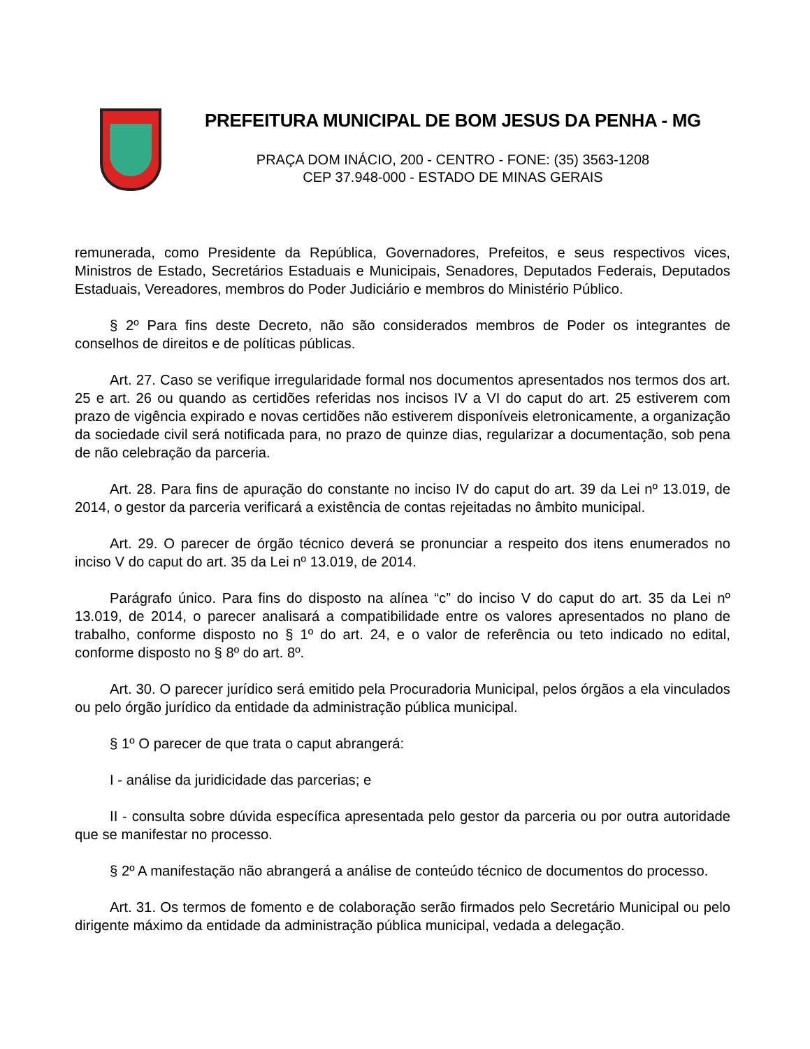PREFEITURA MUNICIPAL DE BOM JESUS DA PENHA - MG
PRAÇA DOM INÁCIO, 200 - CENTRO - FONE: (35) 3563-1208
CEP 37.948-000 - ESTADO DE MINAS GERAIS
remunerada, como Presidente da República, Governadores, Prefeitos, e seus respectivos vices, Ministros de Estado, Secretários Estaduais e Municipais, Senadores, Deputados Federais, Deputados Estaduais, Vereadores, membros do Poder Judiciário e membros do Ministério Público.
§ 2º Para fins deste Decreto, não são considerados membros de Poder os integrantes de conselhos de direitos e de políticas públicas.
Art. 27. Caso se verifique irregularidade formal nos documentos apresentados nos termos dos art. 25 e art. 26 ou quando as certidões referidas nos incisos IV a VI do caput do art. 25 estiverem com prazo de vigência expirado e novas certidões não estiverem disponíveis eletronicamente, a organização da sociedade civil será notificada para, no prazo de quinze dias, regularizar a documentação, sob pena de não celebração da parceria.
Art. 28. Para fins de apuração do constante no inciso IV do caput do art. 39 da Lei nº 13.019, de 2014, o gestor da parceria verificará a existência de contas rejeitadas no âmbito municipal.
Art. 29. O parecer de órgão técnico deverá se pronunciar a respeito dos itens enumerados no inciso V do caput do art. 35 da Lei nº 13.019, de 2014.
Parágrafo único. Para fins do disposto na alínea “c” do inciso V do caput do art. 35 da Lei nº 13.019, de 2014, o parecer analisará a compatibilidade entre os valores apresentados no plano de trabalho, conforme disposto no § 1º do art. 24, e o valor de referência ou teto indicado no edital, conforme disposto no § 8º do art. 8º.
Art. 30. O parecer jurídico será emitido pela Procuradoria Municipal, pelos órgãos a ela vinculados ou pelo órgão jurídico da entidade da administração pública municipal.
§ 1º O parecer de que trata o caput abrangerá:
I - análise da juridicidade das parcerias; e
II - consulta sobre dúvida específica apresentada pelo gestor da parceria ou por outra autoridade que se manifestar no processo.
§ 2º A manifestação não abrangerá a análise de conteúdo técnico de documentos do processo.
Art. 31. Os termos de fomento e de colaboração serão firmados pelo Secretário Municipal ou pelo dirigente máximo da entidade da administração pública municipal, vedada a delegação.